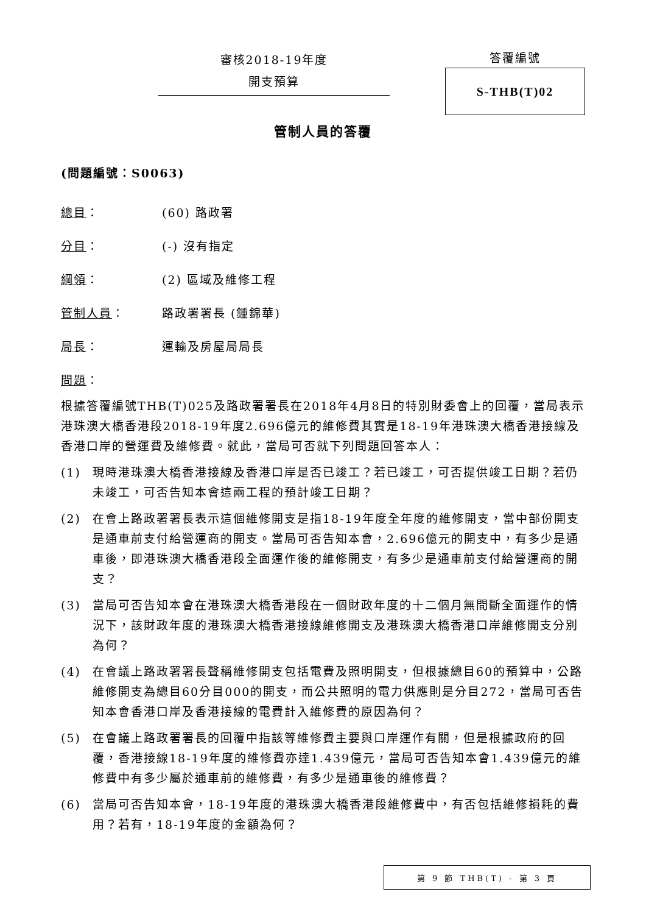審核2018-19年度
開支預算
答覆編號
S-THB(T)02
管制人員的答覆
(問題編號：S0063)
總目： (60) 路政署
分目： (-) 沒有指定
綱領： (2) 區域及維修工程
管制人員： 路政署署長 (鍾錦華)
局長： 運輸及房屋局局長
問題：
根據答覆編號THB(T)025及路政署署長在2018年4月8日的特別財委會上的回覆，當局表示港珠澳大橋香港段2018-19年度2.696億元的維修費其實是18-19年港珠澳大橋香港接線及香港口岸的營運費及維修費。就此，當局可否就下列問題回答本人：
(1) 現時港珠澳大橋香港接線及香港口岸是否已竣工？若已竣工，可否提供竣工日期？若仍未竣工，可否告知本會這兩工程的預計竣工日期？
(2) 在會上路政署署長表示這個維修開支是指18-19年度全年度的維修開支，當中部份開支是通車前支付給營運商的開支。當局可否告知本會，2.696億元的開支中，有多少是通車後，即港珠澳大橋香港段全面運作後的維修開支，有多少是通車前支付給營運商的開支？
(3) 當局可否告知本會在港珠澳大橋香港段在一個財政年度的十二個月無間斷全面運作的情況下，該財政年度的港珠澳大橋香港接線維修開支及港珠澳大橋香港口岸維修開支分別為何？
(4) 在會議上路政署署長聲稱維修開支包括電費及照明開支，但根據總目60的預算中，公路維修開支為總目60分目000的開支，而公共照明的電力供應則是分目272，當局可否告知本會香港口岸及香港接線的電費計入維修費的原因為何？
(5) 在會議上路政署署長的回覆中指該等維修費主要與口岸運作有關，但是根據政府的回覆，香港接線18-19年度的維修費亦達1.439億元，當局可否告知本會1.439億元的維修費中有多少屬於通車前的維修費，有多少是通車後的維修費？
(6) 當局可否告知本會，18-19年度的港珠澳大橋香港段維修費中，有否包括維修損耗的費用？若有，18-19年度的金額為何？
第 9 節 THB(T) - 第 3 頁